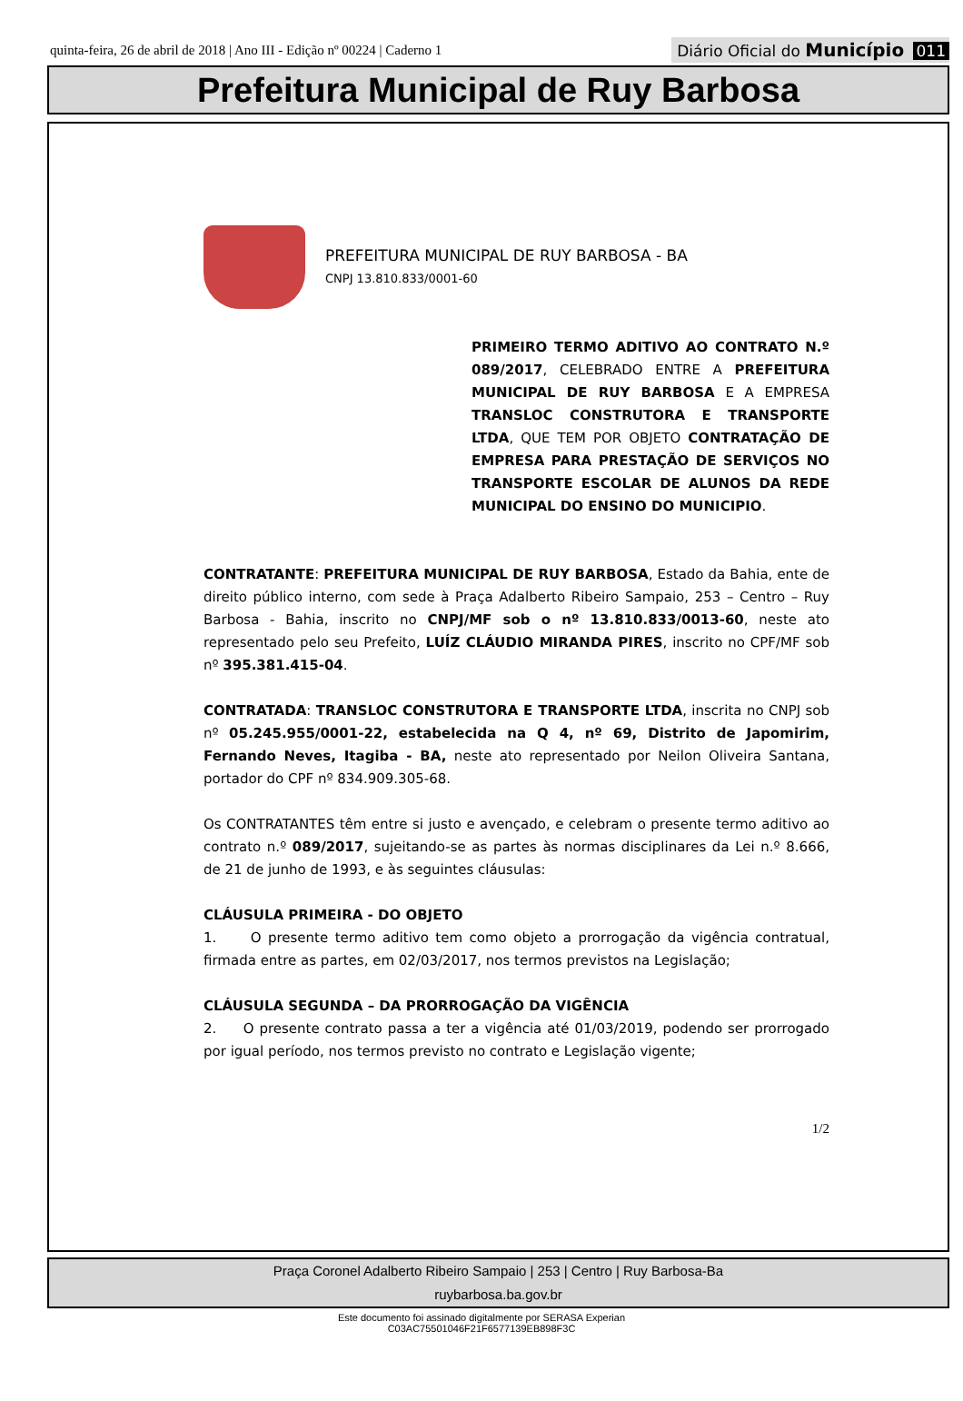quinta-feira, 26 de abril de 2018 | Ano III - Edição nº 00224 | Caderno 1 Diário Oficial do Município 011
Prefeitura Municipal de Ruy Barbosa
PREFEITURA MUNICIPAL DE RUY BARBOSA - BA
CNPJ 13.810.833/0001-60
PRIMEIRO TERMO ADITIVO AO CONTRATO N.º 089/2017, CELEBRADO ENTRE A PREFEITURA MUNICIPAL DE RUY BARBOSA E A EMPRESA TRANSLOC CONSTRUTORA E TRANSPORTE LTDA, QUE TEM POR OBJETO CONTRATAÇÃO DE EMPRESA PARA PRESTAÇÃO DE SERVIÇOS NO TRANSPORTE ESCOLAR DE ALUNOS DA REDE MUNICIPAL DO ENSINO DO MUNICIPIO.
CONTRATANTE: PREFEITURA MUNICIPAL DE RUY BARBOSA, Estado da Bahia, ente de direito público interno, com sede à Praça Adalberto Ribeiro Sampaio, 253 – Centro – Ruy Barbosa - Bahia, inscrito no CNPJ/MF sob o nº 13.810.833/0013-60, neste ato representado pelo seu Prefeito, LUÍZ CLÁUDIO MIRANDA PIRES, inscrito no CPF/MF sob nº 395.381.415-04.
CONTRATADA: TRANSLOC CONSTRUTORA E TRANSPORTE LTDA, inscrita no CNPJ sob nº 05.245.955/0001-22, estabelecida na Q 4, nº 69, Distrito de Japomirim, Fernando Neves, Itagiba - BA, neste ato representado por Neilon Oliveira Santana, portador do CPF nº 834.909.305-68.
Os CONTRATANTES têm entre si justo e avençado, e celebram o presente termo aditivo ao contrato n.º 089/2017, sujeitando-se as partes às normas disciplinares da Lei n.º 8.666, de 21 de junho de 1993, e às seguintes cláusulas:
CLÁUSULA PRIMEIRA - DO OBJETO
1. O presente termo aditivo tem como objeto a prorrogação da vigência contratual, firmada entre as partes, em 02/03/2017, nos termos previstos na Legislação;
CLÁUSULA SEGUNDA – DA PRORROGAÇÃO DA VIGÊNCIA
2. O presente contrato passa a ter a vigência até 01/03/2019, podendo ser prorrogado por igual período, nos termos previsto no contrato e Legislação vigente;
1/2
Praça Coronel Adalberto Ribeiro Sampaio | 253 | Centro | Ruy Barbosa-Ba
ruybarbosa.ba.gov.br
Este documento foi assinado digitalmente por SERASA Experian
C03AC75501046F21F6577139EB898F3C